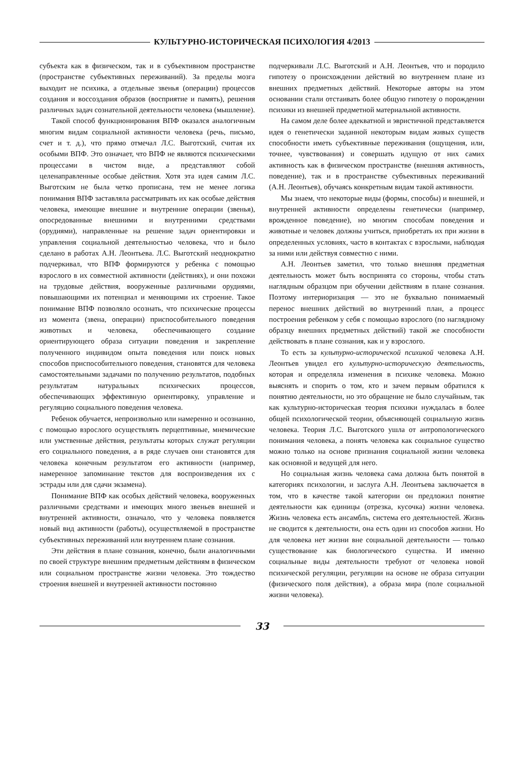КУЛЬТУРНО-ИСТОРИЧЕСКАЯ ПСИХОЛОГИЯ 4/2013
субъекта как в физическом, так и в субъективном пространстве (пространстве субъективных переживаний). За пределы мозга выходит не психика, а отдельные звенья (операции) процессов создания и воссоздания образов (восприятие и память), решения различных задач сознательной деятельности человека (мышление).
Такой способ функционирования ВПФ оказался аналогичным многим видам социальной активности человека (речь, письмо, счет и т. д.), что прямо отмечал Л.С. Выготский, считая их особыми ВПФ. Это означает, что ВПФ не являются психическими процессами в чистом виде, а представляют собой целенаправленные особые действия. Хотя эта идея самим Л.С. Выготским не была четко прописана, тем не менее логика понимания ВПФ заставляла рассматривать их как особые действия человека, имеющие внешние и внутренние операции (звенья), опосредованные внешними и внутренними средствами (орудиями), направленные на решение задач ориентировки и управления социальной деятельностью человека, что и было сделано в работах А.Н. Леонтьева. Л.С. Выготский неоднократно подчеркивал, что ВПФ формируются у ребенка с помощью взрослого в их совместной активности (действиях), и они похожи на трудовые действия, вооруженные различными орудиями, повышающими их потенциал и меняющими их строение. Такое понимание ВПФ позволяло осознать, что психические процессы из момента (звена, операции) приспособительного поведения животных и человека, обеспечивающего создание ориентирующего образа ситуации поведения и закрепление полученного индивидом опыта поведения или поиск новых способов приспособительного поведения, становятся для человека самостоятельными задачами по получению результатов, подобных результатам натуральных психических процессов, обеспечивающих эффективную ориентировку, управление и регуляцию социального поведения человека.
Ребенок обучается, непроизвольно или намеренно и осознанно, с помощью взрослого осуществлять перцептивные, мнемические или умственные действия, результаты которых служат регуляции его социального поведения, а в ряде случаев они становятся для человека конечным результатом его активности (например, намеренное запоминание текстов для воспроизведения их с эстрады или для сдачи экзамена).
Понимание ВПФ как особых действий человека, вооруженных различными средствами и имеющих много звеньев внешней и внутренней активности, означало, что у человека появляется новый вид активности (работы), осуществляемой в пространстве субъективных переживаний или внутреннем плане сознания.
Эти действия в плане сознания, конечно, были аналогичными по своей структуре внешним предметным действиям в физическом или социальном пространстве жизни человека. Это тождество строения внешней и внутренней активности постоянно
подчеркивали Л.С. Выготский и А.Н. Леонтьев, что и породило гипотезу о происхождении действий во внутреннем плане из внешних предметных действий. Некоторые авторы на этом основании стали отстаивать более общую гипотезу о порождении психики из внешней предметной материальной активности.
На самом деле более адекватной и эвристичной представляется идея о генетически заданной некоторым видам живых существ способности иметь субъективные переживания (ощущения, или, точнее, чувствования) и совершать идущую от них самих активность как в физическом пространстве (внешняя активность, поведение), так и в пространстве субъективных переживаний (А.Н. Леонтьев), обучаясь конкретным видам такой активности.
Мы знаем, что некоторые виды (формы, способы) и внешней, и внутренней активности определены генетически (например, врожденное поведение), но многим способам поведения и животные и человек должны учиться, приобретать их при жизни в определенных условиях, часто в контактах с взрослыми, наблюдая за ними или действуя совместно с ними.
А.Н. Леонтьев заметил, что только внешняя предметная деятельность может быть воспринята со стороны, чтобы стать наглядным образцом при обучении действиям в плане сознания. Поэтому интериоризация — это не буквально понимаемый перенос внешних действий во внутренний план, а процесс построения ребенком у себя с помощью взрослого (по наглядному образцу внешних предметных действий) такой же способности действовать в плане сознания, как и у взрослого.
То есть за культурно-исторической психикой человека А.Н. Леонтьев увидел его культурно-историческую деятельность, которая и определяла изменения в психике человека. Можно выяснять и спорить о том, кто и зачем первым обратился к понятию деятельности, но это обращение не было случайным, так как культурно-историческая теория психики нуждалась в более общей психологической теории, объясняющей социальную жизнь человека. Теория Л.С. Выготского ушла от антропологического понимания человека, а понять человека как социальное существо можно только на основе признания социальной жизни человека как основной и ведущей для него.
Но социальная жизнь человека сама должна быть понятой в категориях психологии, и заслуга А.Н. Леонтьева заключается в том, что в качестве такой категории он предложил понятие деятельности как единицы (отрезка, кусочка) жизни человека. Жизнь человека есть ансамбль, система его деятельностей. Жизнь не сводится к деятельности, она есть один из способов жизни. Но для человека нет жизни вне социальной деятельности — только существование как биологического существа. И именно социальные виды деятельности требуют от человека новой психической регуляции, регуляции на основе не образа ситуации (физического поля действия), а образа мира (поле социальной жизни человека).
33